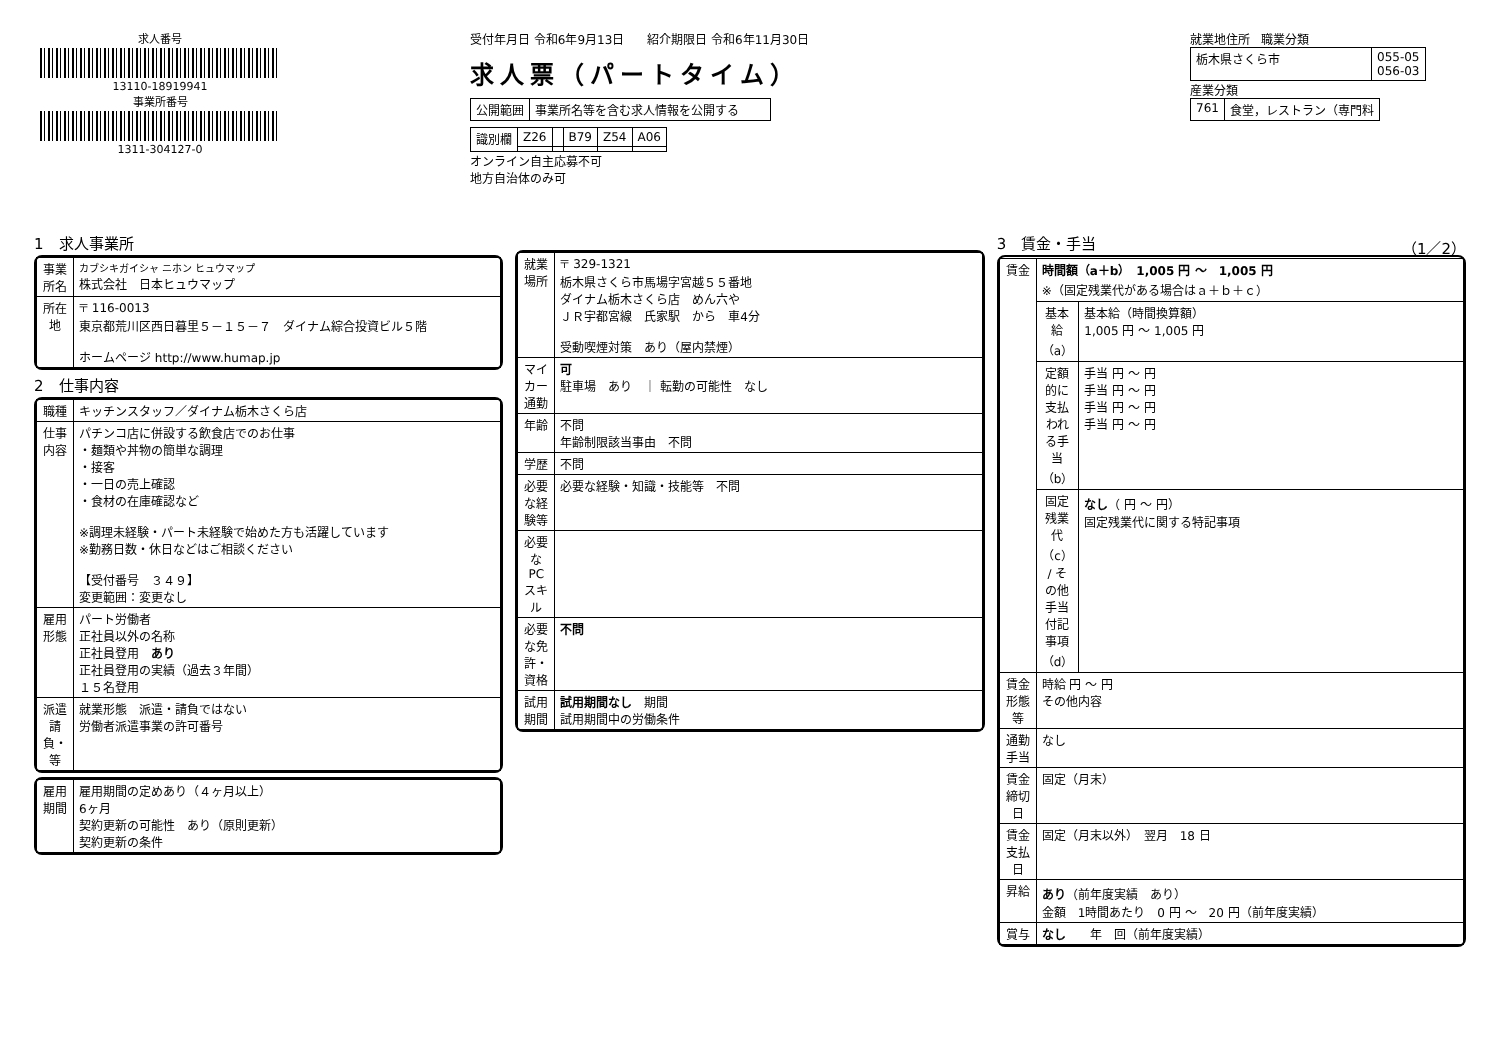求人番号
13110-18919941
事業所番号
1311-304127-0
受付年月日 令和6年9月13日 紹介期限日 令和6年11月30日
求人票（パートタイム）
| 公開範囲 | 事業所名等を含む求人情報を公開する |
| 識別欄 | Z26 | | B79 | Z54 | A06 |
オンライン自主応募不可
地方自治体のみ可
就業地住所 職業分類
| 栃木県さくら市 | 055-05 056-03 |
産業分類
| 761 | 食堂，レストラン（専門料 |
1　求人事業所
| 事業所名 | カブシキガイシャ ニホン ヒュウマップ 株式会社 日本ヒュウマップ |
| 所在地 | 〒 116-0013 東京都荒川区西日暮里５－１５－７ ダイナム綜合投資ビル５階 ホームページ http://www.humap.jp |
2　仕事内容
| 職種 | キッチンスタッフ／ダイナム栃木さくら店 |
| 仕事内容 | パチンコ店に併設する飲食店でのお仕事 ・麺類や丼物の簡単な調理 ・接客 ・一日の売上確認 ・食材の在庫確認など ※調理未経験・パート未経験で始めた方も活躍しています ※勤務日数・休日などはご相談ください 【受付番号 ３４９】 変更範囲：変更なし |
| 雇用形態 | パート労働者 正社員以外の名称 正社員登用 あり 正社員登用の実績（過去３年間） １５名登用 |
| 派遣請負・等 | 就業形態 派遣・請負ではない 労働者派遣事業の許可番号 |
| 雇用期間 | 雇用期間の定めあり（４ヶ月以上） 6ヶ月 契約更新の可能性 あり（原則更新） 契約更新の条件 |
| 就業場所 | 〒 329-1321 栃木県さくら市馬場字宮越５５番地 ダイナム栃木さくら店 めん六や ＪＲ宇都宮線 氏家駅 から 車4分 受動喫煙対策 あり（屋内禁煙） |
| マイカー通勤 | 可 駐車場 あり ｜ 転勤の可能性 なし |
| 年齢 | 不問 年齢制限該当事由 不問 |
| 学歴 | 不問 |
| 必要な経験等 | 必要な経験・知識・技能等 不問 |
| 必要なPCスキル | |
| 必要な免許・資格 | 不問 |
| 試用期間 | 試用期間なし 期間 試用期間中の労働条件 |
3　賃金・手当 （1／2）
| 賃金 | 時間額（a＋b） 1,005 円 ～ 1,005 円 ※（固定残業代がある場合はａ＋ｂ＋ｃ） | |
| | 基本給（a） | 基本給（時間換算額） 1,005 円 ～ 1,005 円 |
| | 定額的に支払われる手当（b） | 手当 円 ～ 円 手当 円 ～ 円 手当 円 ～ 円 手当 円 ～ 円 |
| | 固定残業代（c） / その他手当付記事項（d） | なし （ 円 ～ 円） 固定残業代に関する特記事項 |
| 賃金形態等 | 時給 円 ～ 円 その他内容 | |
| 通勤手当 | なし | |
| 賃金締切日 | 固定（月末） | |
| 賃金支払日 | 固定（月末以外） 翌月 18 日 | |
| 昇給 | あり （前年度実績 あり） 金額 1時間あたり 0 円 ～ 20 円（前年度実績） | |
| 賞与 | なし 年 回（前年度実績） | |